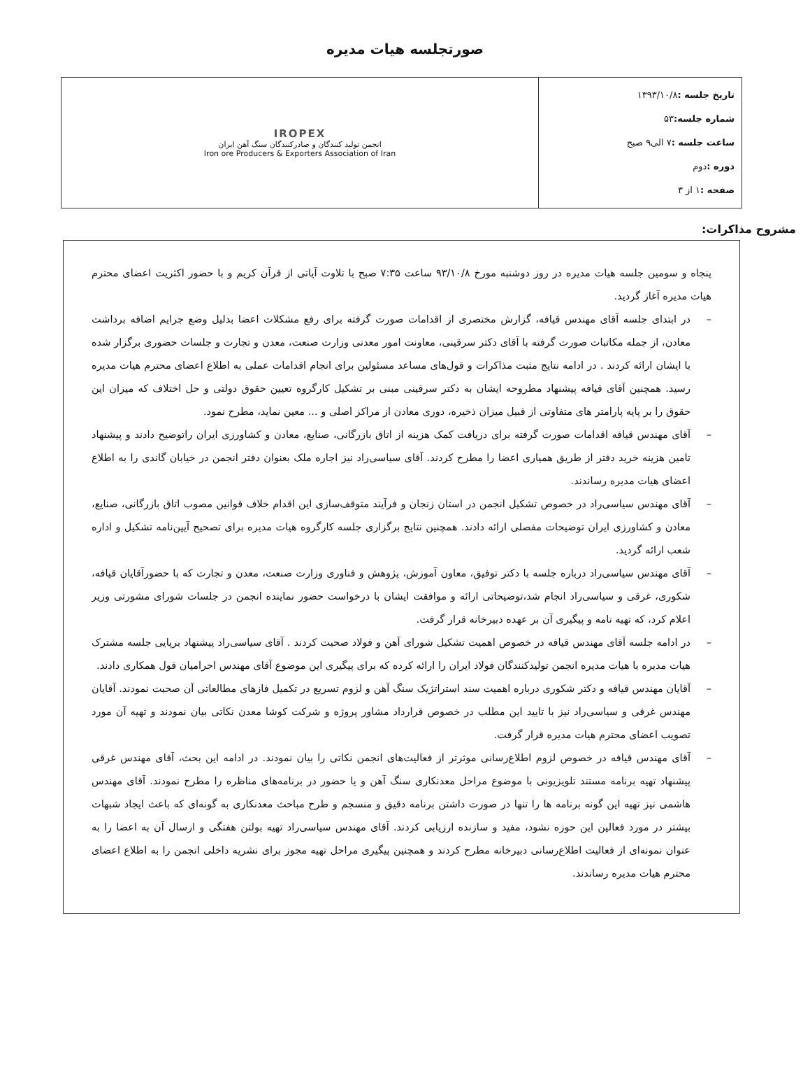صورتجلسه هیات مدیره
| تاریخ جلسه : ۱۳۹۳/۱۰/۸ شماره جلسه: ۵۳ ساعت جلسه : ۷ الی۹ صبح دوره : دوم صفحه : ۱ از ۳ | IROPEX انجمن تولید کنندگان و صادرکنندگان سنگ آهن ایران Iron ore Producers & Exporters Association of Iran |
مشروح مذاکرات:
پنجاه و سومین جلسه هیات مدیره در روز دوشنبه مورخ ۹۳/۱۰/۸ ساعت ۷:۳۵ صبح با تلاوت آیاتی از قرآن کریم و با حضور اکثریت اعضای محترم هیات مدیره آغاز گردید.
– در ابتدای جلسه آقای مهندس قیافه، گزارش مختصری از اقدامات صورت گرفته برای رفع مشکلات اعضا بدلیل وضع جرایم اضافه برداشت معادن، از جمله مکاتبات صورت گرفته با آقای دکتر سرقینی، معاونت امور معدنی وزارت صنعت، معدن و تجارت و جلسات حضوری برگزار شده با ایشان ارائه کردند . در ادامه نتایج مثبت مذاکرات و قول‌های مساعد مسئولین برای انجام اقدامات عملی به اطلاع اعضای محترم هیات مدیره رسید. همچنین آقای قیافه پیشنهاد مطروحه ایشان به دکتر سرقینی مبنی بر تشکیل کارگروه تعیین حقوق دولتی و حل اختلاف که میزان این حقوق را بر پایه پارامتر های متفاوتی از قبیل میزان ذخیره، دوری معادن از مراکز اصلی و ... معین نماید، مطرح نمود.
– آقای مهندس قیافه اقدامات صورت گرفته برای دریافت کمک هزینه از اتاق بازرگانی، صنایع، معادن و کشاورزی ایران راتوضیح دادند و پیشنهاد تامین هزینه خرید دفتر از طریق همیاری اعضا را مطرح کردند. آقای سیاسی‌راد نیز اجاره ملک بعنوان دفتر انجمن در خیابان گاندی را به اطلاع اعضای هیات مدیره رساندند.
– آقای مهندس سیاسی‌راد در خصوص تشکیل انجمن در استان زنجان و فرآیند متوقف‌سازی این اقدام خلاف قوانین مصوب اتاق بازرگانی، صنایع، معادن و کشاورزی ایران توضیحات مفصلی ارائه دادند. همچنین نتایج برگزاری جلسه کارگروه هیات مدیره برای تصحیح آیین‌نامه تشکیل و اداره شعب ارائه گردید.
– آقای مهندس سیاسی‌راد درباره جلسه با دکتر توفیق، معاون آموزش، پژوهش و فناوری وزارت صنعت، معدن و تجارت که با حضورآقایان قیافه، شکوری، غرقی و سیاسی‌راد انجام شد،توضیحاتی ارائه و موافقت ایشان با درخواست حضور نماینده انجمن در جلسات شورای مشورتی وزیر اعلام کرد، که تهیه نامه و پیگیری آن بر عهده دبیرخانه قرار گرفت.
– در ادامه جلسه آقای مهندس قیافه در خصوص اهمیت تشکیل شورای آهن و فولاد صحبت کردند . آقای سیاسی‌راد پیشنهاد برپایی جلسه مشترک هیات مدیره با هیات مدیره انجمن تولیدکنندگان فولاد ایران را ارائه کرده که برای پیگیری این موضوع آقای مهندس احرامیان قول همکاری دادند.
– آقایان مهندس قیافه و دکتر شکوری درباره اهمیت سند استراتژیک سنگ آهن و لزوم تسریع در تکمیل فازهای مطالعاتی آن صحبت نمودند. آقایان مهندس غرقی و سیاسی‌راد نیز با تایید این مطلب در خصوص قرارداد مشاور پروژه و شرکت کوشا معدن نکاتی بیان نمودند و تهیه آن مورد تصویب اعضای محترم هیات مدیره قرار گرفت.
– آقای مهندس قیافه در خصوص لزوم اطلاع‌رسانی موثرتر از فعالیت‌های انجمن نکاتی را بیان نمودند. در ادامه این بحث، آقای مهندس غرقی پیشنهاد تهیه برنامه مستند تلویزیونی با موضوع مراحل معدنکاری سنگ آهن و یا حضور در برنامه‌های مناظره را مطرح نمودند. آقای مهندس هاشمی نیز تهیه این گونه برنامه ها را تنها در صورت داشتن برنامه دقیق و منسجم و طرح مباحث معدنکاری به گونه‌ای که باعث ایجاد شبهات بیشتر در مورد فعالین این حوزه نشود، مفید و سازنده ارزیابی کردند. آقای مهندس سیاسی‌راد تهیه بولتن هفتگی و ارسال آن به اعضا را به عنوان نمونه‌ای از فعالیت اطلاع‌رسانی دبیرخانه مطرح کردند و همچنین پیگیری مراحل تهیه مجوز برای نشریه داخلی انجمن را به اطلاع اعضای محترم هیات مدیره رساندند.